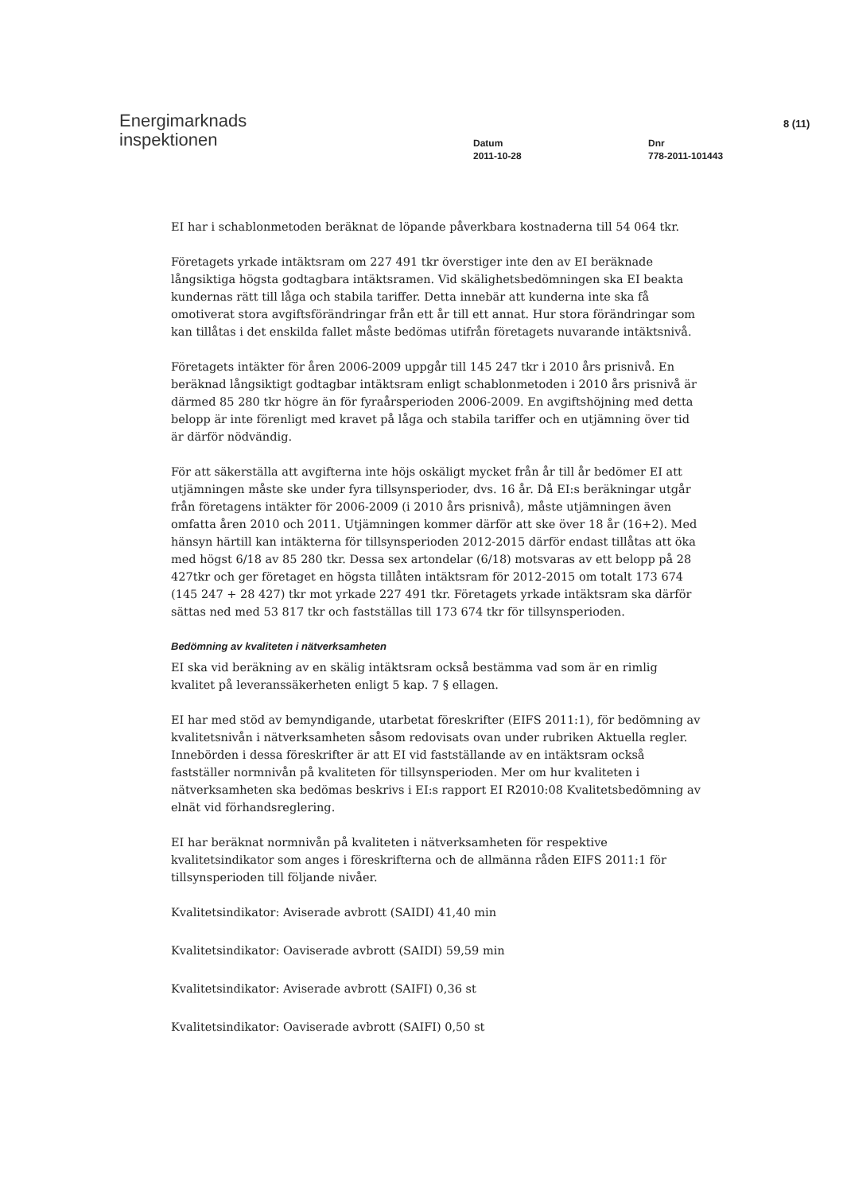Energimarknads
inspektionen
Datum
2011-10-28
Dnr
778-2011-101443
8 (11)
EI har i schablonmetoden beräknat de löpande påverkbara kostnaderna till 54 064 tkr.
Företagets yrkade intäktsram om 227 491 tkr överstiger inte den av EI beräknade långsiktiga högsta godtagbara intäktsramen. Vid skälighetsbedömningen ska EI beakta kundernas rätt till låga och stabila tariffer. Detta innebär att kunderna inte ska få omotiverat stora avgiftsförändringar från ett år till ett annat. Hur stora förändringar som kan tillåtas i det enskilda fallet måste bedömas utifrån företagets nuvarande intäktsnivå.
Företagets intäkter för åren 2006-2009 uppgår till 145 247 tkr i 2010 års prisnivå. En beräknad långsiktigt godtagbar intäktsram enligt schablonmetoden i 2010 års prisnivå är därmed 85 280 tkr högre än för fyraårsperioden 2006-2009. En avgiftshöjning med detta belopp är inte förenligt med kravet på låga och stabila tariffer och en utjämning över tid är därför nödvändig.
För att säkerställa att avgifterna inte höjs oskäligt mycket från år till år bedömer EI att utjämningen måste ske under fyra tillsynsperioder, dvs. 16 år. Då EI:s beräkningar utgår från företagens intäkter för 2006-2009 (i 2010 års prisnivå), måste utjämningen även omfatta åren 2010 och 2011. Utjämningen kommer därför att ske över 18 år (16+2). Med hänsyn härtill kan intäkterna för tillsynsperioden 2012-2015 därför endast tillåtas att öka med högst 6/18 av 85 280 tkr. Dessa sex artondelar (6/18) motsvaras av ett belopp på 28 427tkr och ger företaget en högsta tillåten intäktsram för 2012-2015 om totalt 173 674 (145 247 + 28 427) tkr mot yrkade 227 491 tkr. Företagets yrkade intäktsram ska därför sättas ned med 53 817 tkr och fastställas till 173 674 tkr för tillsynsperioden.
Bedömning av kvaliteten i nätverksamheten
EI ska vid beräkning av en skälig intäktsram också bestämma vad som är en rimlig kvalitet på leveranssäkerheten enligt 5 kap. 7 § ellagen.
EI har med stöd av bemyndigande, utarbetat föreskrifter (EIFS 2011:1), för bedömning av kvalitetsnivån i nätverksamheten såsom redovisats ovan under rubriken Aktuella regler. Innebörden i dessa föreskrifter är att EI vid fastställande av en intäktsram också fastställer normnivån på kvaliteten för tillsynsperioden. Mer om hur kvaliteten i nätverksamheten ska bedömas beskrivs i EI:s rapport EI R2010:08 Kvalitetsbedömning av elnät vid förhandsreglering.
EI har beräknat normnivån på kvaliteten i nätverksamheten för respektive kvalitetsindikator som anges i föreskrifterna och de allmänna råden EIFS 2011:1 för tillsynsperioden till följande nivåer.
Kvalitetsindikator: Aviserade avbrott (SAIDI) 41,40 min
Kvalitetsindikator: Oaviserade avbrott (SAIDI) 59,59 min
Kvalitetsindikator: Aviserade avbrott (SAIFI) 0,36 st
Kvalitetsindikator: Oaviserade avbrott (SAIFI) 0,50 st